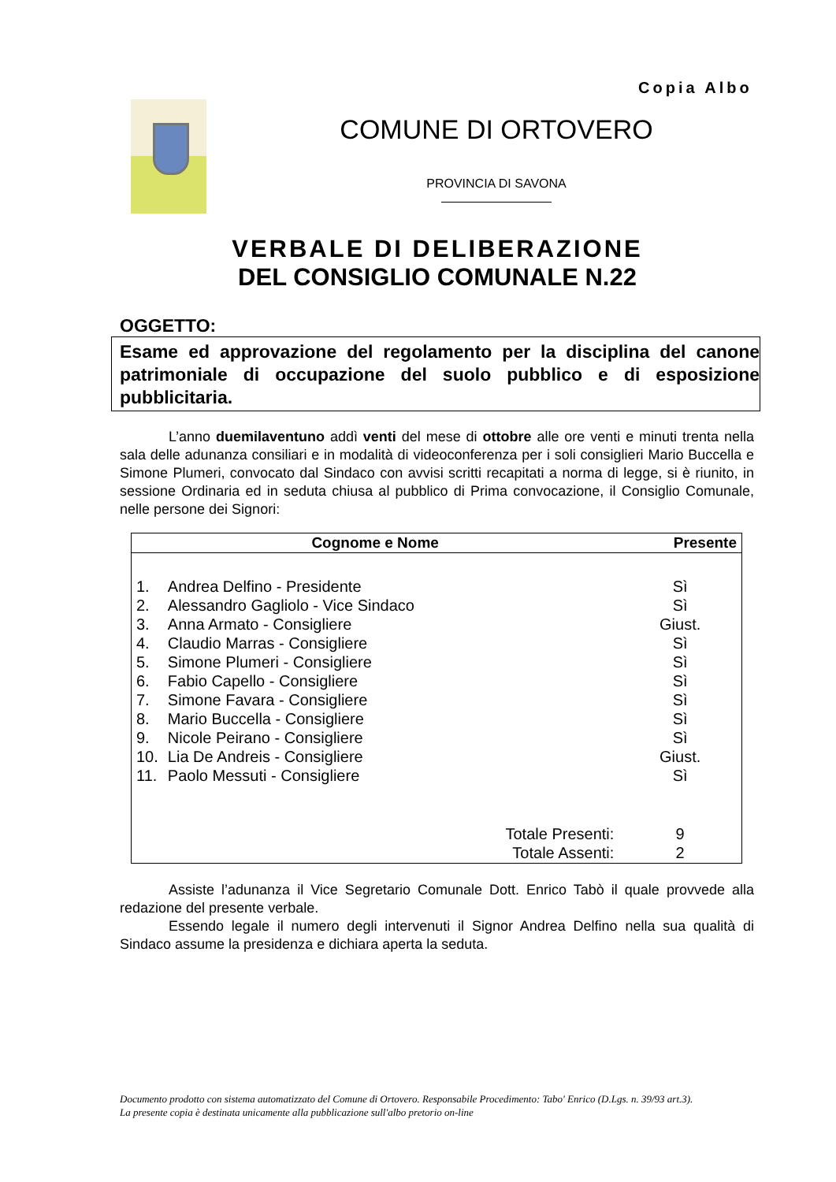Copia Albo
COMUNE DI ORTOVERO
PROVINCIA DI SAVONA
VERBALE DI DELIBERAZIONE
DEL CONSIGLIO COMUNALE N.22
OGGETTO:
Esame ed approvazione del regolamento per la disciplina del canone patrimoniale di occupazione del suolo pubblico e di esposizione pubblicitaria.
L’anno duemilaventuno addì venti del mese di ottobre alle ore venti e minuti trenta nella sala delle adunanza consiliari e in modalità di videoconferenza per i soli consiglieri Mario Buccella e Simone Plumeri, convocato dal Sindaco con avvisi scritti recapitati a norma di legge, si è riunito, in sessione Ordinaria ed in seduta chiusa al pubblico di Prima convocazione, il Consiglio Comunale, nelle persone dei Signori:
| Cognome e Nome | | Presente |
| --- | --- | --- |
| 1. | Andrea Delfino - Presidente | Sì |
| 2. | Alessandro Gagliolo - Vice Sindaco | Sì |
| 3. | Anna Armato - Consigliere | Giust. |
| 4. | Claudio Marras - Consigliere | Sì |
| 5. | Simone Plumeri - Consigliere | Sì |
| 6. | Fabio Capello - Consigliere | Sì |
| 7. | Simone Favara - Consigliere | Sì |
| 8. | Mario Buccella - Consigliere | Sì |
| 9. | Nicole Peirano - Consigliere | Sì |
| 10. | Lia De Andreis - Consigliere | Giust. |
| 11. | Paolo Messuti - Consigliere | Sì |
| | Totale Presenti: | 9 |
| | Totale Assenti: | 2 |
Assiste l’adunanza il Vice Segretario Comunale Dott. Enrico Tabò il quale provvede alla redazione del presente verbale.
Essendo legale il numero degli intervenuti il Signor Andrea Delfino nella sua qualità di Sindaco assume la presidenza e dichiara aperta la seduta.
Documento prodotto con sistema automatizzato del Comune di Ortovero. Responsabile Procedimento: Tabo' Enrico (D.Lgs. n. 39/93 art.3).
La presente copia è destinata unicamente alla pubblicazione sull'albo pretorio on-line